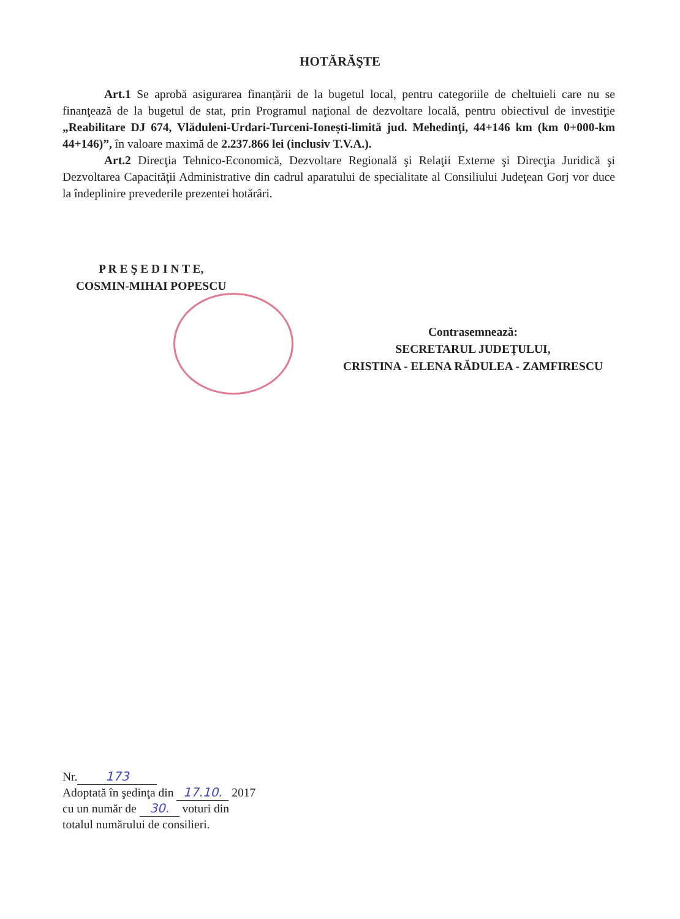HOTĂRĂŞTE
Art.1 Se aprobă asigurarea finanțării de la bugetul local, pentru categoriile de cheltuieli care nu se finanţează de la bugetul de stat, prin Programul naţional de dezvoltare locală, pentru obiectivul de investiţie „Reabilitare DJ 674, Vlăduleni-Urdari-Turceni-Ionești-limită jud. Mehedinţi, 44+146 km (km 0+000-km 44+146)”, în valoare maximă de 2.237.866 lei (inclusiv T.V.A.).
Art.2 Direcţia Tehnico-Economică, Dezvoltare Regională şi Relaţii Externe şi Direcţia Juridică şi Dezvoltarea Capacităţii Administrative din cadrul aparatului de specialitate al Consiliului Judeţean Gorj vor duce la îndeplinire prevederile prezentei hotărâri.
P R E Ş E D I N T E,
COSMIN-MIHAI POPESCU
Contrasemnează:
SECRETARUL JUDEŢULUI,
CRISTINA - ELENA RĂDULEA - ZAMFIRESCU
Nr. 173
Adoptată în şedinţa din 17.10. 2017
cu un număr de 30. voturi din
totalul numărului de consilieri.